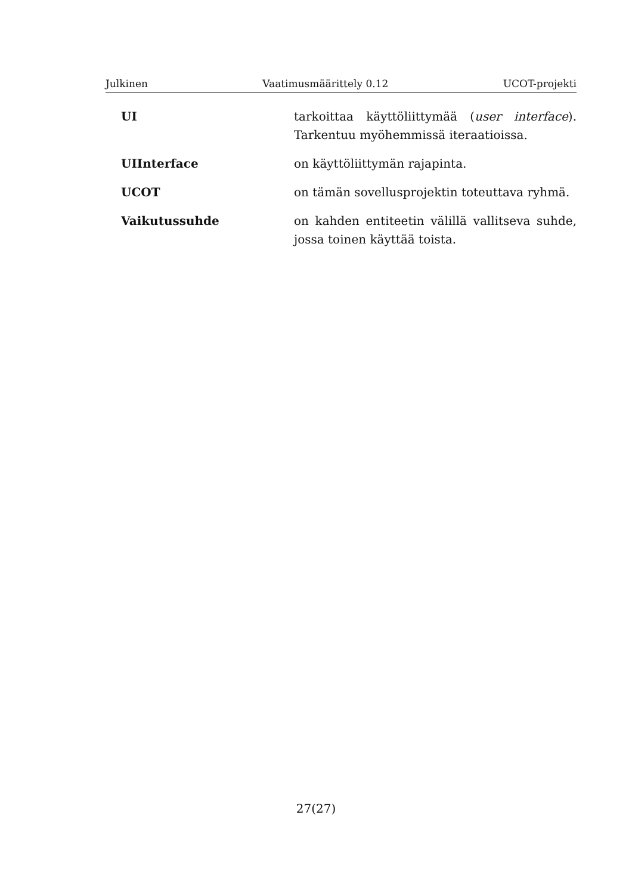Julkinen Vaatimusmäärittely 0.12 UCOT-projekti
UI tarkoittaa käyttöliittymää (user interface). Tarkentuu myöhemmissä iteraatioissa.
UIInterface on käyttöliittymän rajapinta.
UCOT on tämän sovellusprojektin toteuttava ryhmä.
Vaikutussuhde on kahden entiteetin välillä vallitseva suhde, jossa toinen käyttää toista.
27(27)